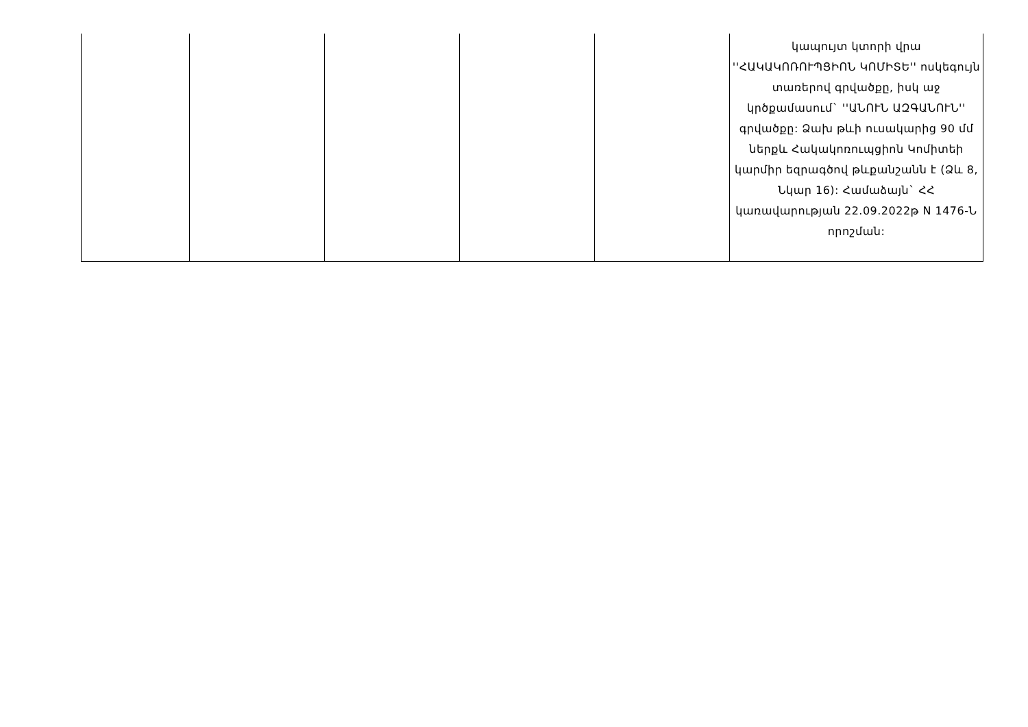| | | | | | կապույտ կտորի վրա ''ՀԱԿԱԿՈՌՈՒՊՑԻՈՆ ԿՈՄԻՏԵ'' ոսկեգույն տառերով գրվածքը, իսկ աջ կրծքամասում` ''ԱՆՈՒՆ ԱԶԳԱՆՈՒՆ'' գրվածքը: Ձախ թևի ուսակարից 90 մմ ներքև Հակակոռուպցիոն Կոմիտեի կարմիր եզրագծով թևքանշանն է (Ձև 8, Նկար 16): Համաձայն` ՀՀ կառավարության 22.09.2022թ N 1476-Ն որոշման: |